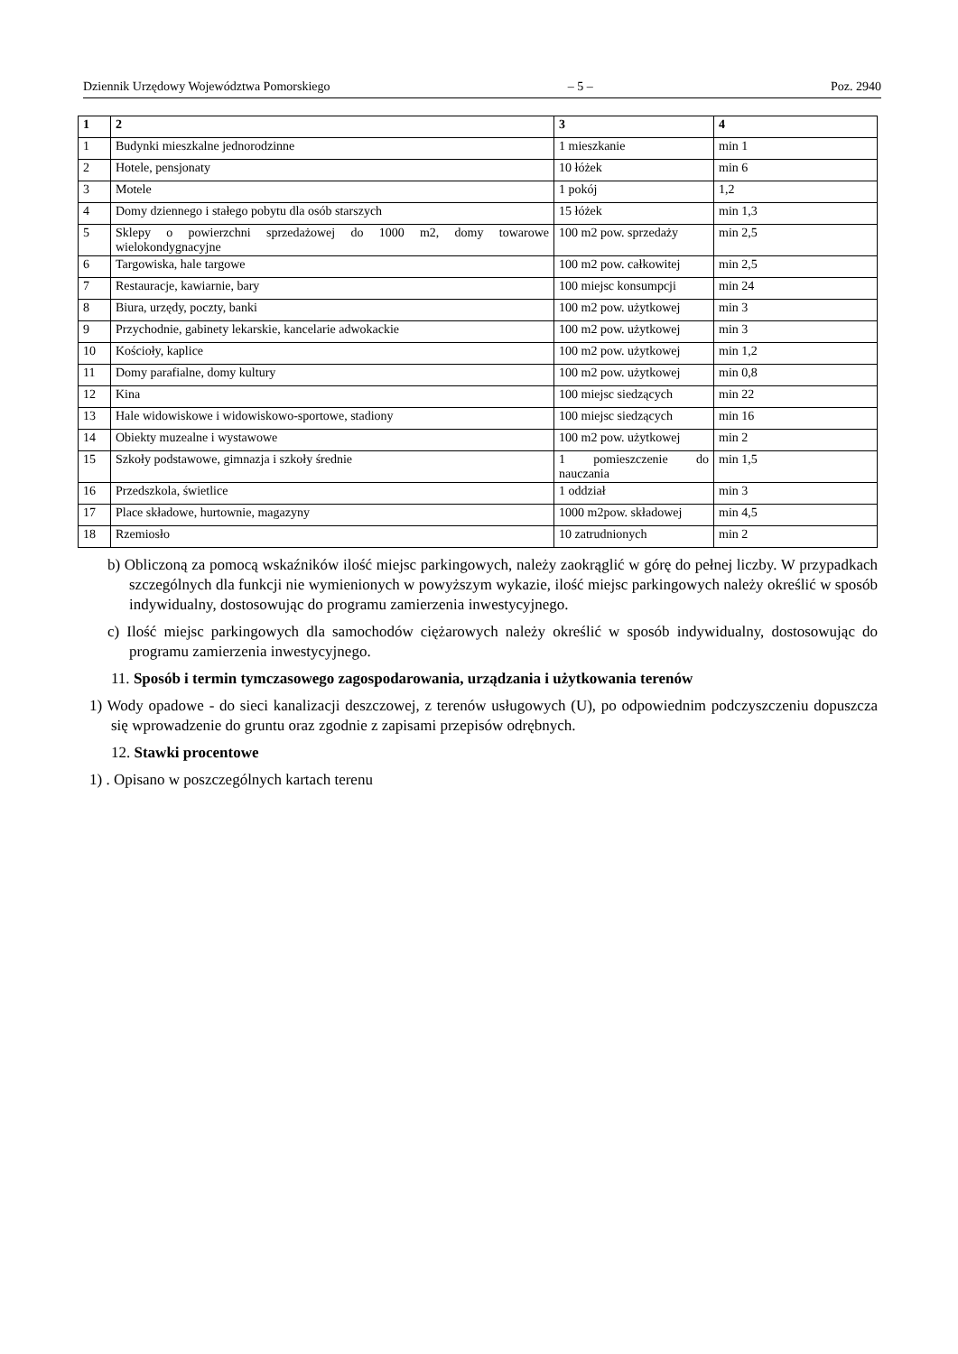Dziennik Urzędowy Województwa Pomorskiego – 5 – Poz. 2940
| 1 | 2 | 3 | 4 |
| 1 | Budynki mieszkalne jednorodzinne | 1 mieszkanie | min 1 |
| 2 | Hotele, pensjonaty | 10 łóżek | min 6 |
| 3 | Motele | 1 pokój | 1,2 |
| 4 | Domy dziennego i stałego pobytu dla osób starszych | 15 łóżek | min 1,3 |
| 5 | Sklepy o powierzchni sprzedażowej do 1000 m2, domy towarowe wielokondygnacyjne | 100 m2 pow. sprzedaży | min 2,5 |
| 6 | Targowiska, hale targowe | 100 m2 pow. całkowitej | min 2,5 |
| 7 | Restauracje, kawiarnie, bary | 100 miejsc konsumpcji | min 24 |
| 8 | Biura, urzędy, poczty, banki | 100 m2 pow. użytkowej | min 3 |
| 9 | Przychodnie, gabinety lekarskie, kancelarie adwokackie | 100 m2 pow. użytkowej | min 3 |
| 10 | Kościoły, kaplice | 100 m2 pow. użytkowej | min 1,2 |
| 11 | Domy parafialne, domy kultury | 100 m2 pow. użytkowej | min 0,8 |
| 12 | Kina | 100 miejsc siedzących | min 22 |
| 13 | Hale widowiskowe i widowiskowo-sportowe, stadiony | 100 miejsc siedzących | min 16 |
| 14 | Obiekty muzealne i wystawowe | 100 m2 pow. użytkowej | min 2 |
| 15 | Szkoły podstawowe, gimnazja i szkoły średnie | 1 pomieszczenie do nauczania | min 1,5 |
| 16 | Przedszkola, świetlice | 1 oddział | min 3 |
| 17 | Place składowe, hurtownie, magazyny | 1000 m2pow. składowej | min 4,5 |
| 18 | Rzemiosło | 10 zatrudnionych | min 2 |
b) Obliczoną za pomocą wskaźników ilość miejsc parkingowych, należy zaokrąglić w górę do pełnej liczby. W przypadkach szczególnych dla funkcji nie wymienionych w powyższym wykazie, ilość miejsc parkingowych należy określić w sposób indywidualny, dostosowując do programu zamierzenia inwestycyjnego.
c) Ilość miejsc parkingowych dla samochodów ciężarowych należy określić w sposób indywidualny, dostosowując do programu zamierzenia inwestycyjnego.
11. Sposób i termin tymczasowego zagospodarowania, urządzania i użytkowania terenów
1) Wody opadowe - do sieci kanalizacji deszczowej, z terenów usługowych (U), po odpowiednim podczyszczeniu dopuszcza się wprowadzenie do gruntu oraz zgodnie z zapisami przepisów odrębnych.
12. Stawki procentowe
1) . Opisano w poszczególnych kartach terenu